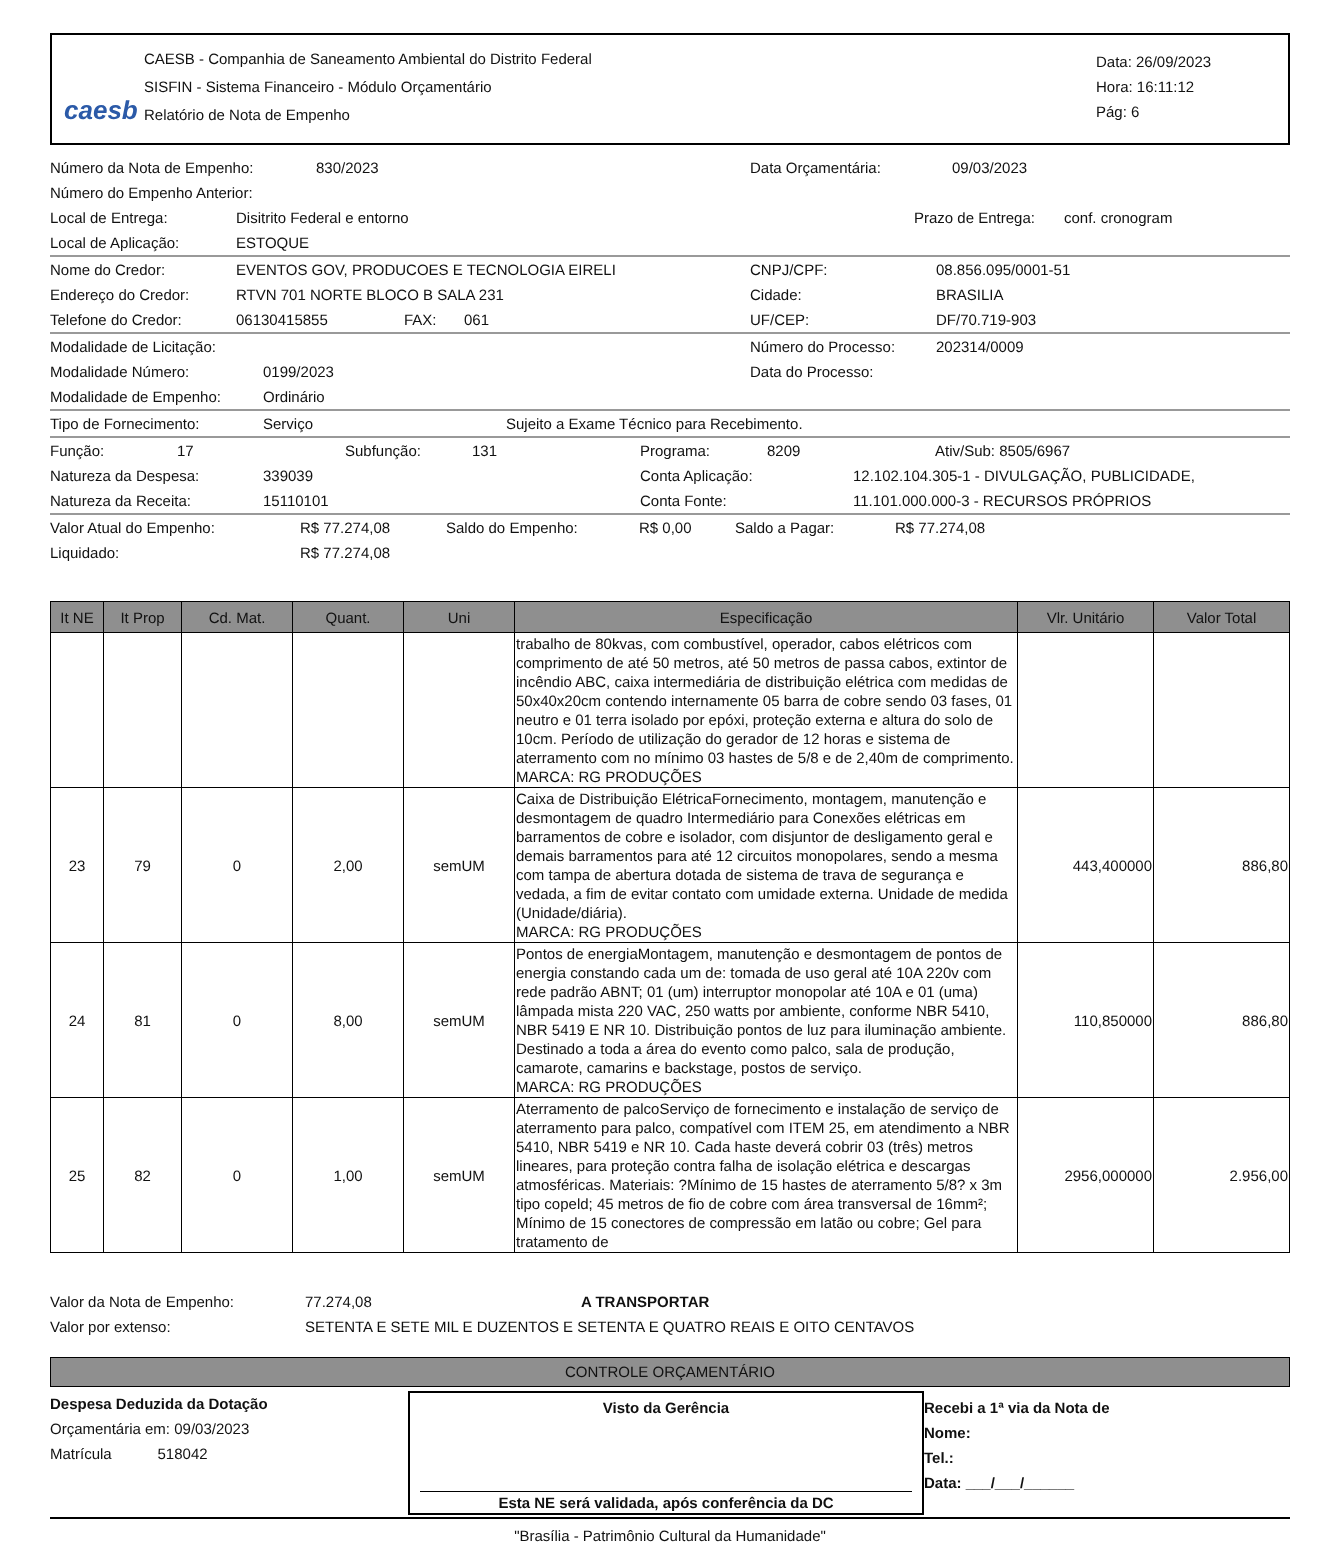caesb
CAESB - Companhia de Saneamento Ambiental do Distrito Federal
SISFIN - Sistema Financeiro - Módulo Orçamentário
Relatório de Nota de Empenho
Data: 26/09/2023
Hora: 16:11:12
Pág: 6
Número da Nota de Empenho: 830/2023 Data Orçamentária: 09/03/2023
Número do Empenho Anterior:
Local de Entrega: Disitrito Federal e entorno Prazo de Entrega: conf. cronogram
Local de Aplicação: ESTOQUE
Nome do Credor: EVENTOS GOV, PRODUCOES E TECNOLOGIA EIRELI CNPJ/CPF: 08.856.095/0001-51
Endereço do Credor: RTVN 701 NORTE BLOCO B SALA 231 Cidade: BRASILIA
Telefone do Credor: 06130415855 FAX: 061 UF/CEP: DF/70.719-903
Modalidade de Licitação: Número do Processo: 202314/0009
Modalidade Número: 0199/2023 Data do Processo:
Modalidade de Empenho: Ordinário
Tipo de Fornecimento: Serviço Sujeito a Exame Técnico para Recebimento.
Função: 17 Subfunção: 131 Programa: 8209 Ativ/Sub: 8505/6967
Natureza da Despesa: 339039 Conta Aplicação: 12.102.104.305-1 - DIVULGAÇÃO, PUBLICIDADE,
Natureza da Receita: 15110101 Conta Fonte: 11.101.000.000-3 - RECURSOS PRÓPRIOS
Valor Atual do Empenho: R$ 77.274,08 Saldo do Empenho: R$ 0,00 Saldo a Pagar: R$ 77.274,08
Liquidado: R$ 77.274,08
| It NE | It Prop | Cd. Mat. | Quant. | Uni | Especificação | Vlr. Unitário | Valor Total |
| --- | --- | --- | --- | --- | --- | --- | --- |
| | | | | | trabalho de 80kvas, com combustível, operador, cabos elétricos com comprimento de até 50 metros, até 50 metros de passa cabos, extintor de incêndio ABC, caixa intermediária de distribuição elétrica com medidas de 50x40x20cm contendo internamente 05 barra de cobre sendo 03 fases, 01 neutro e 01 terra isolado por epóxi, proteção externa e altura do solo de 10cm. Período de utilização do gerador de 12 horas e sistema de aterramento com no mínimo 03 hastes de 5/8 e de 2,40m de comprimento. MARCA: RG PRODUÇÕES | | |
| 23 | 79 | 0 | 2,00 | semUM | Caixa de Distribuição ElétricaFornecimento, montagem, manutenção e desmontagem de quadro Intermediário para Conexões elétricas em barramentos de cobre e isolador, com disjuntor de desligamento geral e demais barramentos para até 12 circuitos monopolares, sendo a mesma com tampa de abertura dotada de sistema de trava de segurança e vedada, a fim de evitar contato com umidade externa. Unidade de medida (Unidade/diária). MARCA: RG PRODUÇÕES | 443,400000 | 886,80 |
| 24 | 81 | 0 | 8,00 | semUM | Pontos de energiaMontagem, manutenção e desmontagem de pontos de energia constando cada um de: tomada de uso geral até 10A 220v com rede padrão ABNT; 01 (um) interruptor monopolar até 10A e 01 (uma) lâmpada mista 220 VAC, 250 watts por ambiente, conforme NBR 5410, NBR 5419 E NR 10. Distribuição pontos de luz para iluminação ambiente. Destinado a toda a área do evento como palco, sala de produção, camarote, camarins e backstage, postos de serviço. MARCA: RG PRODUÇÕES | 110,850000 | 886,80 |
| 25 | 82 | 0 | 1,00 | semUM | Aterramento de palcoServiço de fornecimento e instalação de serviço de aterramento para palco, compatível com ITEM 25, em atendimento a NBR 5410, NBR 5419 e NR 10. Cada haste deverá cobrir 03 (três) metros lineares, para proteção contra falha de isolação elétrica e descargas atmosféricas. Materiais: ?Mínimo de 15 hastes de aterramento 5/8? x 3m tipo copeld; 45 metros de fio de cobre com área transversal de 16mm²; Mínimo de 15 conectores de compressão em latão ou cobre; Gel para tratamento de | 2956,000000 | 2.956,00 |
Valor da Nota de Empenho: 77.274,08 A TRANSPORTAR
Valor por extenso: SETENTA E SETE MIL E DUZENTOS E SETENTA E QUATRO REAIS E OITO CENTAVOS
CONTROLE ORÇAMENTÁRIO
Despesa Deduzida da Dotação
Orçamentária em: 09/03/2023
Matrícula 518042
Visto da Gerência
Esta NE será validada, após conferência da DC
Recebi a 1ª via da Nota de
Nome:
Tel.:
Data: ___/___/______
"Brasília - Patrimônio Cultural da Humanidade"